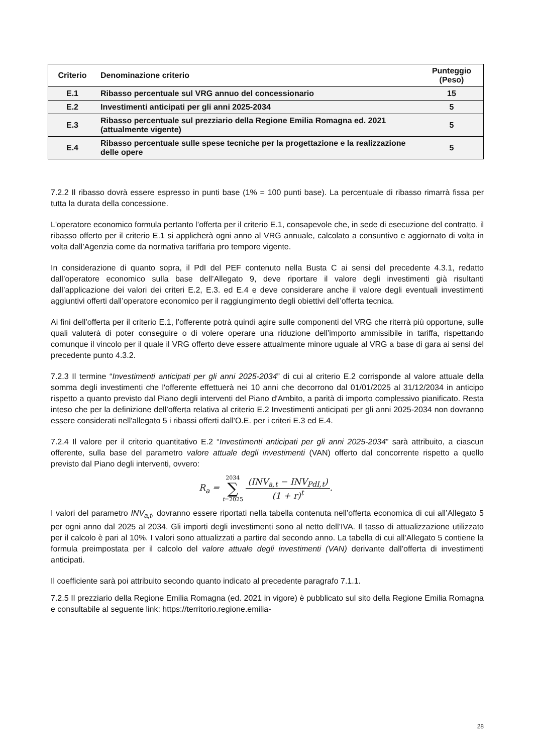| Criterio | Denominazione criterio | Punteggio (Peso) |
| --- | --- | --- |
| E.1 | Ribasso percentuale sul VRG annuo del concessionario | 15 |
| E.2 | Investimenti anticipati per gli anni 2025-2034 | 5 |
| E.3 | Ribasso percentuale sul prezziario della Regione Emilia Romagna ed. 2021 (attualmente vigente) | 5 |
| E.4 | Ribasso percentuale sulle spese tecniche per la progettazione e la realizzazione delle opere | 5 |
7.2.2 Il ribasso dovrà essere espresso in punti base (1% = 100 punti base). La percentuale di ribasso rimarrà fissa per tutta la durata della concessione.
L'operatore economico formula pertanto l’offerta per il criterio E.1, consapevole che, in sede di esecuzione del contratto, il ribasso offerto per il criterio E.1 si applicherà ogni anno al VRG annuale, calcolato a consuntivo e aggiornato di volta in volta dall’Agenzia come da normativa tariffaria pro tempore vigente.
In considerazione di quanto sopra, il PdI del PEF contenuto nella Busta C ai sensi del precedente 4.3.1, redatto dall’operatore economico sulla base dell’Allegato 9, deve riportare il valore degli investimenti già risultanti dall’applicazione dei valori dei criteri E.2, E.3. ed E.4 e deve considerare anche il valore degli eventuali investimenti aggiuntivi offerti dall’operatore economico per il raggiungimento degli obiettivi dell’offerta tecnica.
Ai fini dell’offerta per il criterio E.1, l’offerente potrà quindi agire sulle componenti del VRG che riterrà più opportune, sulle quali valuterà di poter conseguire o di volere operare una riduzione dell’importo ammissibile in tariffa, rispettando comunque il vincolo per il quale il VRG offerto deve essere attualmente minore uguale al VRG a base di gara ai sensi del precedente punto 4.3.2.
7.2.3 Il termine “Investimenti anticipati per gli anni 2025-2034” di cui al criterio E.2 corrisponde al valore attuale della somma degli investimenti che l'offerente effettuerà nei 10 anni che decorrono dal 01/01/2025 al 31/12/2034 in anticipo rispetto a quanto previsto dal Piano degli interventi del Piano d'Ambito, a parità di importo complessivo pianificato. Resta inteso che per la definizione dell’offerta relativa al criterio E.2 Investimenti anticipati per gli anni 2025-2034 non dovranno essere considerati nell'allegato 5 i ribassi offerti dall'O.E. per i criteri E.3 ed E.4.
7.2.4 Il valore per il criterio quantitativo E.2 “Investimenti anticipati per gli anni 2025-2034” sarà attribuito, a ciascun offerente, sulla base del parametro valore attuale degli investimenti (VAN) offerto dal concorrente rispetto a quello previsto dal Piano degli interventi, ovvero:
R<sub>a</sub> = 2034 ∑ t=2025 (INV<sub>a,t</sub> − INV<sub>PdI,t</sub>) (1 + r)<sup>t</sup>.
I valori del parametro INV<sub>a,t</sub>, dovranno essere riportati nella tabella contenuta nell’offerta economica di cui all’Allegato 5 per ogni anno dal 2025 al 2034. Gli importi degli investimenti sono al netto dell’IVA. Il tasso di attualizzazione utilizzato per il calcolo è pari al 10%. I valori sono attualizzati a partire dal secondo anno. La tabella di cui all’Allegato 5 contiene la formula preimpostata per il calcolo del valore attuale degli investimenti (VAN) derivante dall’offerta di investimenti anticipati.
Il coefficiente sarà poi attribuito secondo quanto indicato al precedente paragrafo 7.1.1.
7.2.5 Il prezziario della Regione Emilia Romagna (ed. 2021 in vigore) è pubblicato sul sito della Regione Emilia Romagna e consultabile al seguente link: https://territorio.regione.emilia-
28